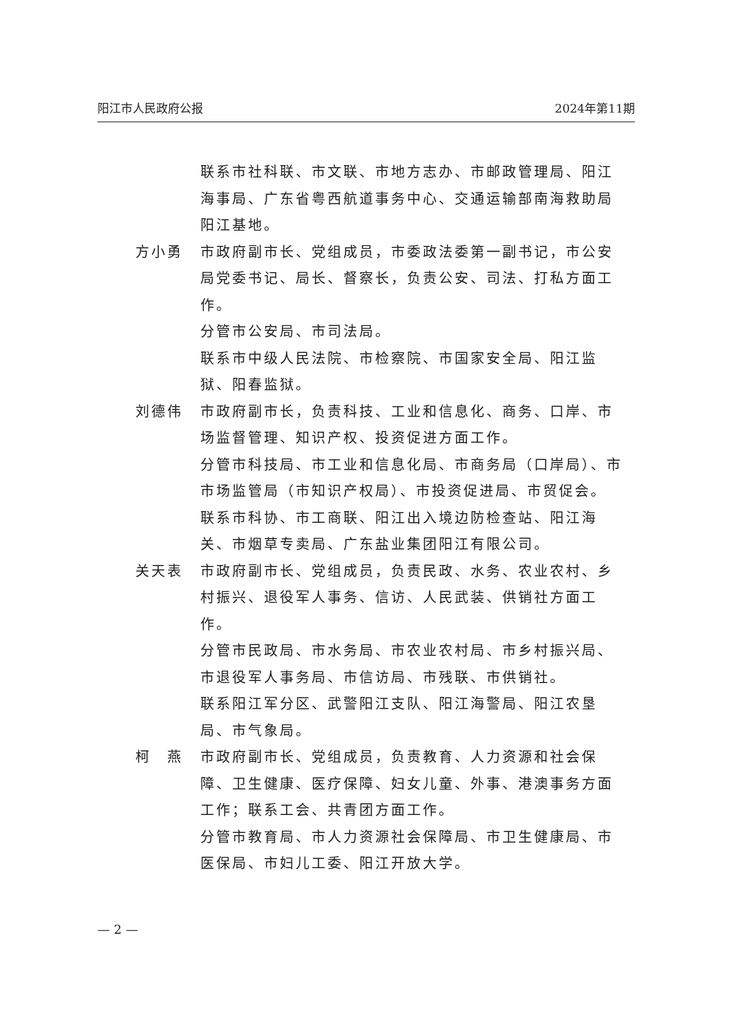阳江市人民政府公报 2024年第11期
联系市社科联、市文联、市地方志办、市邮政管理局、阳江海事局、广东省粤西航道事务中心、交通运输部南海救助局阳江基地。
方小勇 市政府副市长、党组成员，市委政法委第一副书记，市公安局党委书记、局长、督察长，负责公安、司法、打私方面工作。
分管市公安局、市司法局。
联系市中级人民法院、市检察院、市国家安全局、阳江监狱、阳春监狱。
刘德伟 市政府副市长，负责科技、工业和信息化、商务、口岸、市场监督管理、知识产权、投资促进方面工作。
分管市科技局、市工业和信息化局、市商务局（口岸局）、市市场监管局（市知识产权局）、市投资促进局、市贸促会。
联系市科协、市工商联、阳江出入境边防检查站、阳江海关、市烟草专卖局、广东盐业集团阳江有限公司。
关天表 市政府副市长、党组成员，负责民政、水务、农业农村、乡村振兴、退役军人事务、信访、人民武装、供销社方面工作。
分管市民政局、市水务局、市农业农村局、市乡村振兴局、市退役军人事务局、市信访局、市残联、市供销社。
联系阳江军分区、武警阳江支队、阳江海警局、阳江农垦局、市气象局。
柯　燕 市政府副市长、党组成员，负责教育、人力资源和社会保障、卫生健康、医疗保障、妇女儿童、外事、港澳事务方面工作；联系工会、共青团方面工作。
分管市教育局、市人力资源社会保障局、市卫生健康局、市医保局、市妇儿工委、阳江开放大学。
— 2 —